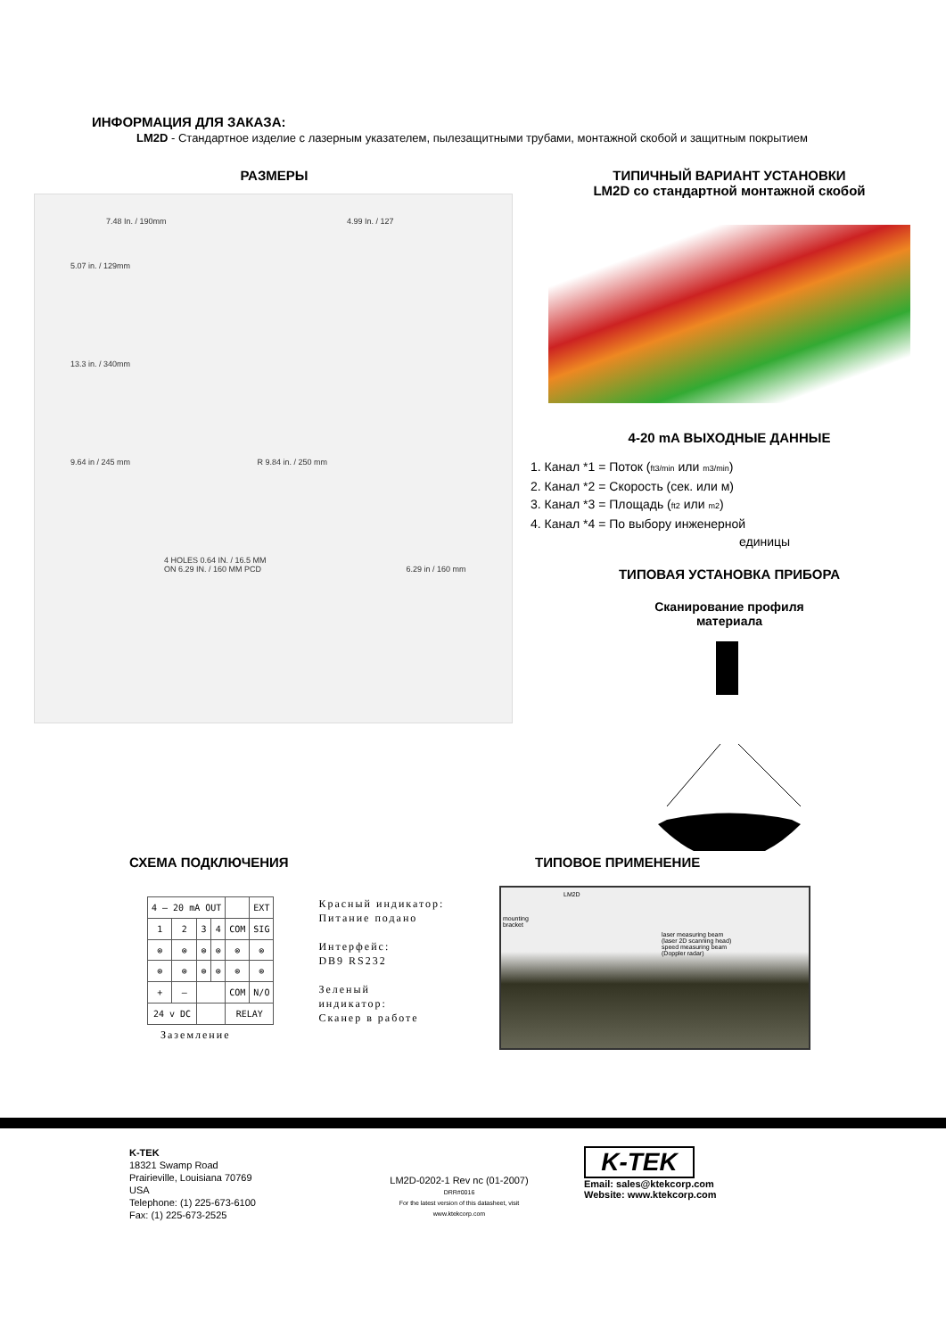ИНФОРМАЦИЯ ДЛЯ ЗАКАЗА:
LM2D - Стандартное изделие с лазерным указателем, пылезащитными трубами, монтажной скобой и защитным покрытием
РАЗМЕРЫ
7.48 In. / 190mm 4.99 In. / 127
5.07 in. / 129mm
13.3 in. / 340mm
9.64 in / 245 mm R 9.84 in. / 250 mm
4 HOLES 0.64 IN. / 16.5 MM
ON 6.29 IN. / 160 MM PCD 6.29 in / 160 mm
ТИПИЧНЫЙ ВАРИАНТ УСТАНОВКИ
LM2D со стандартной монтажной скобой
4-20 mA ВЫХОДНЫЕ ДАННЫЕ
1. Канал *1 = Поток (ft3/min или m3/min)
2. Канал *2 = Скорость (сек. или м)
3. Канал *3 = Площадь (ft2 или m2)
4. Канал *4 = По выбору инженерной
единицы
ТИПОВАЯ УСТАНОВКА ПРИБОРА
Сканирование профиля
материала
СХЕМА ПОДКЛЮЧЕНИЯ
| 4 – 20 mA OUT | | | | | EXT |
| 1 | 2 | 3 | 4 | COM | SIG |
| ⊗ | ⊗ | ⊗ | ⊗ | ⊗ | ⊗ |
| ⊗ | ⊗ | ⊗ | ⊗ | ⊗ | ⊗ |
| + | – | | | COM | N/O |
| 24 v DC | | | | RELAY | |
Красный индикатор:
Питание подано
Интерфейс:
DB9 RS232
Зеленый
индикатор:
Сканер в работе
Заземление
ТИПОВОЕ ПРИМЕНЕНИЕ
LM2D
mounting
bracket
laser measuring beam
(laser 2D scanning head)
speed measuring beam
(Doppler radar)
K-TEK
18321 Swamp Road
Prairieville, Louisiana 70769
USA
Telephone: (1) 225-673-6100
Fax: (1) 225-673-2525
LM2D-0202-1 Rev nc (01-2007)
DRR#0016
For the latest version of this datasheet, visit
www.ktekcorp.com
K-TEK
Email: sales@ktekcorp.com
Website: www.ktekcorp.com